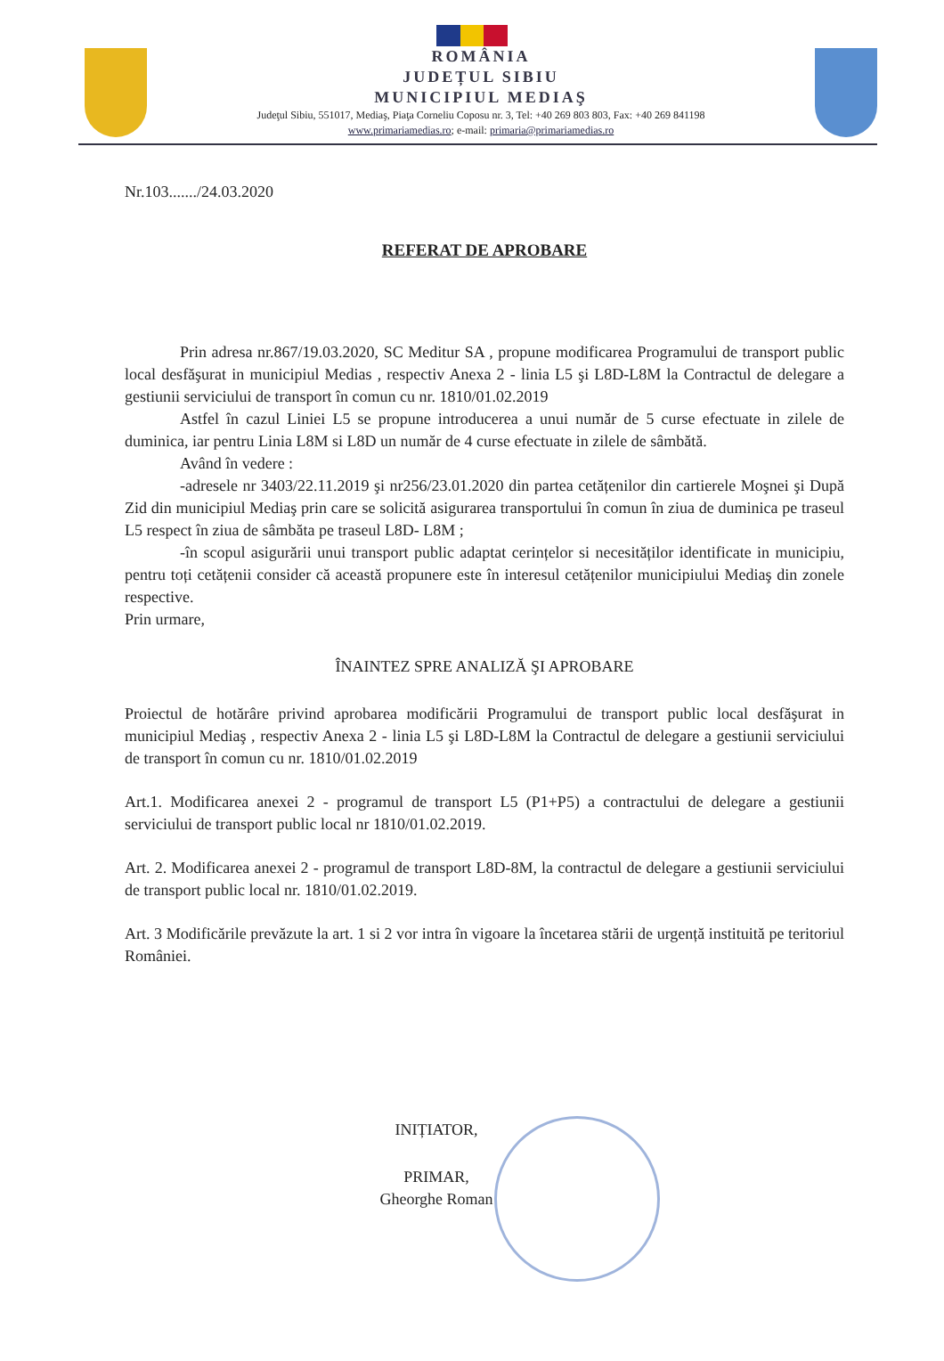ROMÂNIA
JUDEȚUL SIBIU
MUNICIPIUL MEDIAŞ
Judeţul Sibiu, 551017, Mediaş, Piaţa Corneliu Coposu nr. 3, Tel: +40 269 803 803, Fax: +40 269 841198
www.primariamedias.ro; e-mail: primaria@primariamedias.ro
Nr.103......./24.03.2020
REFERAT DE APROBARE
Prin adresa nr.867/19.03.2020, SC Meditur SA , propune modificarea Programului de transport public local desfăşurat in municipiul Medias , respectiv Anexa 2 - linia L5 şi L8D-L8M la Contractul de delegare a gestiunii serviciului de transport în comun cu nr. 1810/01.02.2019
Astfel în cazul Liniei L5 se propune introducerea a unui număr de 5 curse efectuate in zilele de duminica, iar pentru Linia L8M si L8D un număr de 4 curse efectuate in zilele de sâmbătă.
Având în vedere :
-adresele nr 3403/22.11.2019 şi nr256/23.01.2020 din partea cetățenilor din cartierele Moşnei şi După Zid din municipiul Mediaş prin care se solicită asigurarea transportului în comun în ziua de duminica pe traseul L5 respect în ziua de sâmbăta pe traseul L8D- L8M ;
-în scopul asigurării unui transport public adaptat cerințelor si necesităților identificate in municipiu, pentru toți cetățenii consider că această propunere este în interesul cetățenilor municipiului Mediaş din zonele respective.
Prin urmare,
ÎNAINTEZ SPRE ANALIZĂ ŞI APROBARE
Proiectul de hotărâre privind aprobarea modificării Programului de transport public local desfăşurat in municipiul Mediaş , respectiv Anexa 2 - linia L5 şi L8D-L8M la Contractul de delegare a gestiunii serviciului de transport în comun cu nr. 1810/01.02.2019
Art.1. Modificarea anexei 2 - programul de transport L5 (P1+P5) a contractului de delegare a gestiunii serviciului de transport public local nr 1810/01.02.2019.
Art. 2. Modificarea anexei 2 - programul de transport L8D-8M, la contractul de delegare a gestiunii serviciului de transport public local nr. 1810/01.02.2019.
Art. 3 Modificările prevăzute la art. 1 si 2 vor intra în vigoare la încetarea stării de urgență instituită pe teritoriul României.
INIȚIATOR,
PRIMAR,
Gheorghe Roman